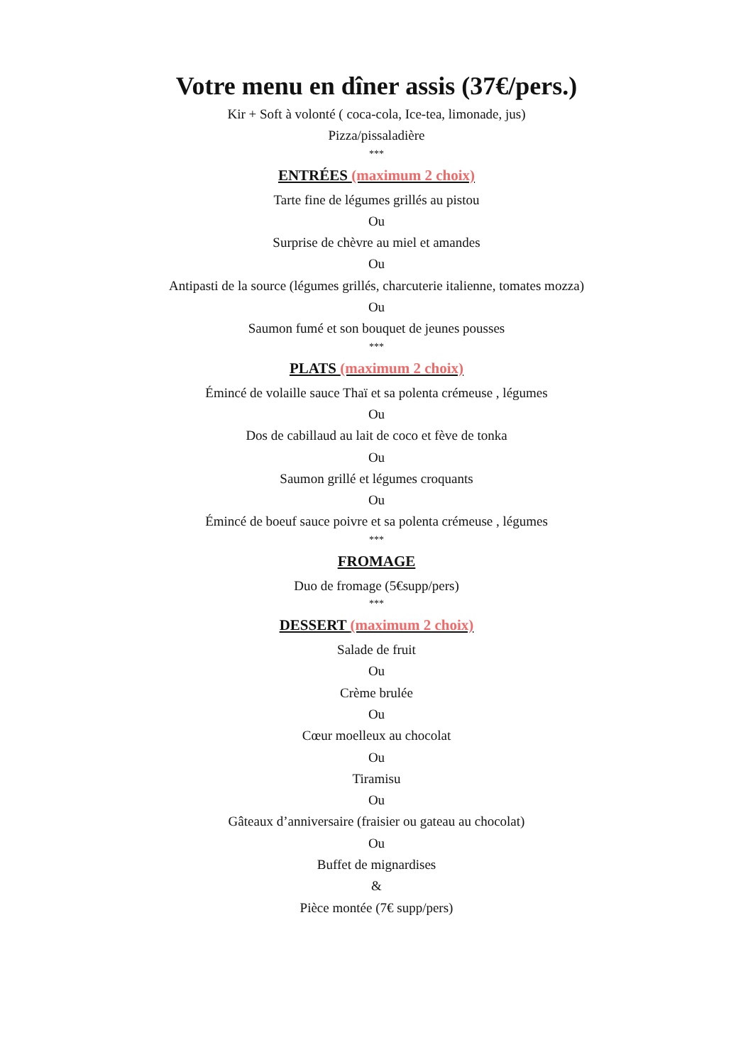Votre menu en dîner assis (37€/pers.)
Kir + Soft à volonté ( coca-cola, Ice-tea, limonade, jus)
Pizza/pissaladière
***
ENTRÉES (maximum 2 choix)
Tarte fine de légumes grillés au pistou
Ou
Surprise de chèvre au miel et amandes
Ou
Antipasti de la source (légumes grillés, charcuterie italienne, tomates mozza)
Ou
Saumon fumé et son bouquet de jeunes pousses
***
PLATS (maximum 2 choix)
Émincé de volaille sauce Thaï et sa polenta crémeuse , légumes
Ou
Dos de cabillaud au lait de coco et fève de tonka
Ou
Saumon grillé et légumes croquants
Ou
Émincé de boeuf sauce poivre et sa polenta crémeuse , légumes
***
FROMAGE
Duo de fromage (5€supp/pers)
***
DESSERT (maximum 2 choix)
Salade de fruit
Ou
Crème brulée
Ou
Cœur moelleux au chocolat
Ou
Tiramisu
Ou
Gâteaux d’anniversaire (fraisier ou gateau au chocolat)
Ou
Buffet de mignardises
&
Pièce montée (7€ supp/pers)